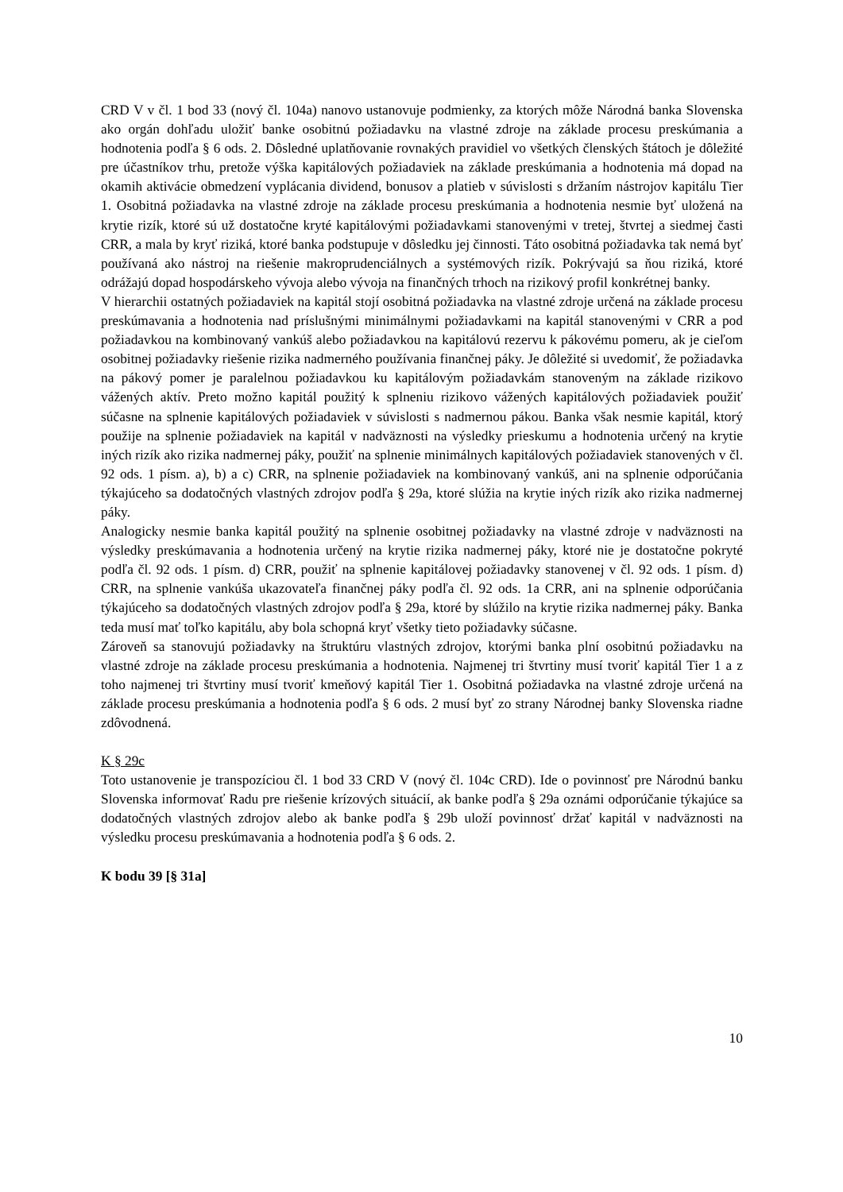CRD V v čl. 1 bod 33 (nový čl. 104a) nanovo ustanovuje podmienky, za ktorých môže Národná banka Slovenska ako orgán dohľadu uložiť banke osobitnú požiadavku na vlastné zdroje na základe procesu preskúmania a hodnotenia podľa § 6 ods. 2. Dôsledné uplatňovanie rovnakých pravidiel vo všetkých členských štátoch je dôležité pre účastníkov trhu, pretože výška kapitálových požiadaviek na základe preskúmania a hodnotenia má dopad na okamih aktivácie obmedzení vyplácania dividend, bonusov a platieb v súvislosti s držaním nástrojov kapitálu Tier 1. Osobitná požiadavka na vlastné zdroje na základe procesu preskúmania a hodnotenia nesmie byť uložená na krytie rizík, ktoré sú už dostatočne kryté kapitálovými požiadavkami stanovenými v tretej, štvrtej a siedmej časti CRR, a mala by kryť riziká, ktoré banka podstupuje v dôsledku jej činnosti. Táto osobitná požiadavka tak nemá byť používaná ako nástroj na riešenie makroprudenciálnych a systémových rizík. Pokrývajú sa ňou riziká, ktoré odrážajú dopad hospodárskeho vývoja alebo vývoja na finančných trhoch na rizikový profil konkrétnej banky.
V hierarchii ostatných požiadaviek na kapitál stojí osobitná požiadavka na vlastné zdroje určená na základe procesu preskúmavania a hodnotenia nad príslušnými minimálnymi požiadavkami na kapitál stanovenými v CRR a pod požiadavkou na kombinovaný vankúš alebo požiadavkou na kapitálovú rezervu k pákovému pomeru, ak je cieľom osobitnej požiadavky riešenie rizika nadmerného používania finančnej páky. Je dôležité si uvedomiť, že požiadavka na pákový pomer je paralelnou požiadavkou ku kapitálovým požiadavkám stanoveným na základe rizikovo vážených aktív. Preto možno kapitál použitý k splneniu rizikovo vážených kapitálových požiadaviek použiť súčasne na splnenie kapitálových požiadaviek v súvislosti s nadmernou pákou. Banka však nesmie kapitál, ktorý použije na splnenie požiadaviek na kapitál v nadväznosti na výsledky prieskumu a hodnotenia určený na krytie iných rizík ako rizika nadmernej páky, použiť na splnenie minimálnych kapitálových požiadaviek stanovených v čl. 92 ods. 1 písm. a), b) a c) CRR, na splnenie požiadaviek na kombinovaný vankúš, ani na splnenie odporúčania týkajúceho sa dodatočných vlastných zdrojov podľa § 29a, ktoré slúžia na krytie iných rizík ako rizika nadmernej páky.
Analogicky nesmie banka kapitál použitý na splnenie osobitnej požiadavky na vlastné zdroje v nadväznosti na výsledky preskúmavania a hodnotenia určený na krytie rizika nadmernej páky, ktoré nie je dostatočne pokryté podľa čl. 92 ods. 1 písm. d) CRR, použiť na splnenie kapitálovej požiadavky stanovenej v čl. 92 ods. 1 písm. d) CRR, na splnenie vankúša ukazovateľa finančnej páky podľa čl. 92 ods. 1a CRR, ani na splnenie odporúčania týkajúceho sa dodatočných vlastných zdrojov podľa § 29a, ktoré by slúžilo na krytie rizika nadmernej páky. Banka teda musí mať toľko kapitálu, aby bola schopná kryť všetky tieto požiadavky súčasne.
Zároveň sa stanovujú požiadavky na štruktúru vlastných zdrojov, ktorými banka plní osobitnú požiadavku na vlastné zdroje na základe procesu preskúmania a hodnotenia. Najmenej tri štvrtiny musí tvoriť kapitál Tier 1 a z toho najmenej tri štvrtiny musí tvoriť kmeňový kapitál Tier 1. Osobitná požiadavka na vlastné zdroje určená na základe procesu preskúmania a hodnotenia podľa § 6 ods. 2 musí byť zo strany Národnej banky Slovenska riadne zdôvodnená.
K § 29c
Toto ustanovenie je transpozíciou čl. 1 bod 33 CRD V (nový čl. 104c CRD). Ide o povinnosť pre Národnú banku Slovenska informovať Radu pre riešenie krízových situácií, ak banke podľa § 29a oznámi odporúčanie týkajúce sa dodatočných vlastných zdrojov alebo ak banke podľa § 29b uloží povinnosť držať kapitál v nadväznosti na výsledku procesu preskúmavania a hodnotenia podľa § 6 ods. 2.
K bodu 39 [§ 31a]
10